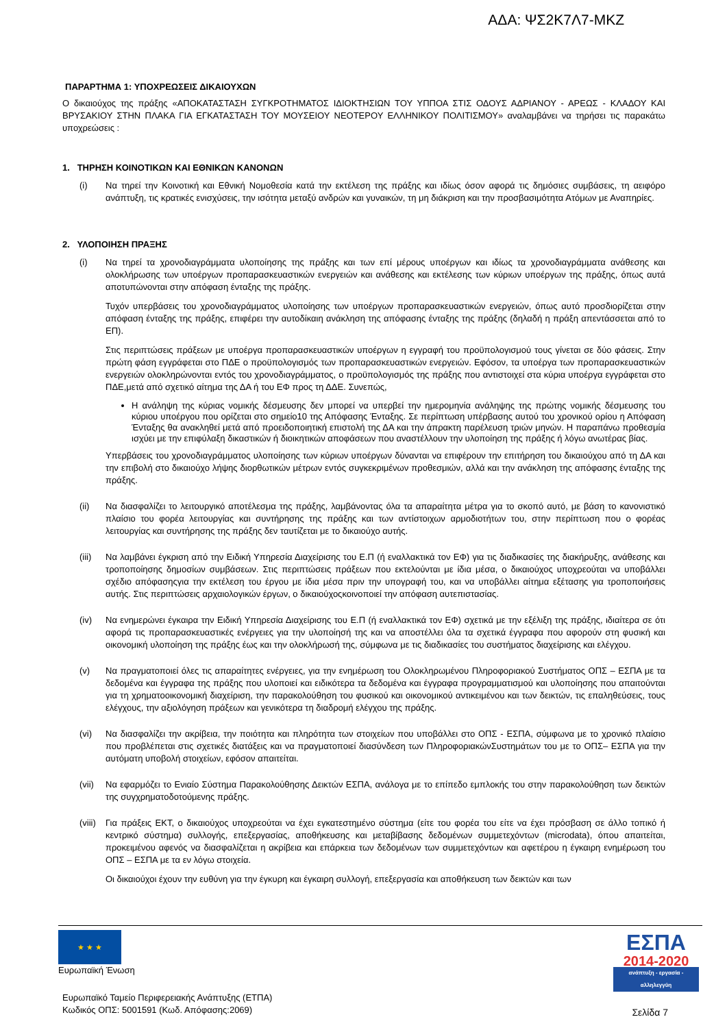ΑΔΑ: ΨΣ2Κ7Λ7-ΜΚΖ
ΠΑΡΑΡΤΗΜΑ 1: ΥΠΟΧΡΕΩΣΕΙΣ ΔΙΚΑΙΟΥΧΩΝ
Ο δικαιούχος της πράξης «ΑΠΟΚΑΤΑΣΤΑΣΗ ΣΥΓΚΡΟΤΗΜΑΤΟΣ ΙΔΙΟΚΤΗΣΙΩΝ ΤΟΥ ΥΠΠΟΑ ΣΤΙΣ ΟΔΟΥΣ ΑΔΡΙΑΝΟΥ - ΑΡΕΩΣ - ΚΛΑΔΟΥ ΚΑΙ ΒΡΥΣΑΚΙΟΥ ΣΤΗΝ ΠΛΑΚΑ ΓΙΑ ΕΓΚΑΤΑΣΤΑΣΗ ΤΟΥ ΜΟΥΣΕΙΟΥ ΝΕΟΤΕΡΟΥ ΕΛΛΗΝΙΚΟΥ ΠΟΛΙΤΙΣΜΟΥ» αναλαμβάνει να τηρήσει τις παρακάτω υποχρεώσεις :
1. ΤΗΡΗΣΗ ΚΟΙΝΟΤΙΚΩΝ ΚΑΙ ΕΘΝΙΚΩΝ ΚΑΝΟΝΩΝ
(i) Να τηρεί την Κοινοτική και Εθνική Νομοθεσία κατά την εκτέλεση της πράξης και ιδίως όσον αφορά τις δημόσιες συμβάσεις, τη αειφόρο ανάπτυξη, τις κρατικές ενισχύσεις, την ισότητα μεταξύ ανδρών και γυναικών, τη μη διάκριση και την προσβασιμότητα Ατόμων με Αναπηρίες.
2. ΥΛΟΠΟΙΗΣΗ ΠΡΑΞΗΣ
(i) Να τηρεί τα χρονοδιαγράμματα υλοποίησης της πράξης και των επί μέρους υποέργων και ιδίως τα χρονοδιαγράμματα ανάθεσης και ολοκλήρωσης των υποέργων προπαρασκευαστικών ενεργειών και ανάθεσης και εκτέλεσης των κύριων υποέργων της πράξης, όπως αυτά αποτυπώνονται στην απόφαση ένταξης της πράξης.
Τυχόν υπερβάσεις του χρονοδιαγράμματος υλοποίησης των υποέργων προπαρασκευαστικών ενεργειών, όπως αυτό προσδιορίζεται στην απόφαση ένταξης της πράξης, επιφέρει την αυτοδίκαιη ανάκληση της απόφασης ένταξης της πράξης (δηλαδή η πράξη απεντάσσεται από το ΕΠ).
Στις περιπτώσεις πράξεων με υποέργα προπαρασκευαστικών υποέργων η εγγραφή του προϋπολογισμού τους γίνεται σε δύο φάσεις. Στην πρώτη φάση εγγράφεται στο ΠΔΕ ο προϋπολογισμός των προπαρασκευαστικών ενεργειών. Εφόσον, τα υποέργα των προπαρασκευαστικών ενεργειών ολοκληρώνονται εντός του χρονοδιαγράμματος, ο προϋπολογισμός της πράξης που αντιστοιχεί στα κύρια υποέργα εγγράφεται στο ΠΔΕ,μετά από σχετικό αίτημα της ΔΑ ή του ΕΦ προς τη ΔΔΕ. Συνεπώς,
Η ανάληψη της κύριας νομικής δέσμευσης δεν μπορεί να υπερβεί την ημερομηνία ανάληψης της πρώτης νομικής δέσμευσης του κύριου υποέργου που ορίζεται στο σημείο10 της Απόφασης Ένταξης. Σε περίπτωση υπέρβασης αυτού του χρονικού ορίου η Απόφαση Ένταξης θα ανακληθεί μετά από προειδοποιητική επιστολή της ΔΑ και την άπρακτη παρέλευση τριών μηνών. Η παραπάνω προθεσμία ισχύει με την επιφύλαξη δικαστικών ή διοικητικών αποφάσεων που αναστέλλουν την υλοποίηση της πράξης ή λόγω ανωτέρας βίας.
Υπερβάσεις του χρονοδιαγράμματος υλοποίησης των κύριων υποέργων δύνανται να επιφέρουν την επιτήρηση του δικαιούχου από τη ΔΑ και την επιβολή στο δικαιούχο λήψης διορθωτικών μέτρων εντός συγκεκριμένων προθεσμιών, αλλά και την ανάκληση της απόφασης ένταξης της πράξης.
(ii) Να διασφαλίζει το λειτουργικό αποτέλεσμα της πράξης, λαμβάνοντας όλα τα απαραίτητα μέτρα για το σκοπό αυτό, με βάση το κανονιστικό πλαίσιο του φορέα λειτουργίας και συντήρησης της πράξης και των αντίστοιχων αρμοδιοτήτων του, στην περίπτωση που ο φορέας λειτουργίας και συντήρησης της πράξης δεν ταυτίζεται με το δικαιούχο αυτής.
(iii)
Να λαμβάνει έγκριση από την Ειδική Υπηρεσία Διαχείρισης του Ε.Π (ή εναλλακτικά τον ΕΦ) για τις διαδικασίες της διακήρυξης, ανάθεσης και τροποποίησης δημοσίων συμβάσεων. Στις περιπτώσεις πράξεων που εκτελούνται με ίδια μέσα, ο δικαιούχος υποχρεούται να υποβάλλει σχέδιο απόφασηςγια την εκτέλεση του έργου με ίδια μέσα πριν την υπογραφή του, και να υποβάλλει αίτημα εξέτασης για τροποποιήσεις αυτής. Στις περιπτώσεις αρχαιολογικών έργων, ο δικαιούχοςκοινοποιεί την απόφαση αυτεπιστασίας.
(iv) Να ενημερώνει έγκαιρα την Ειδική Υπηρεσία Διαχείρισης του Ε.Π (ή εναλλακτικά τον ΕΦ) σχετικά με την εξέλιξη της πράξης, ιδιαίτερα σε ότι αφορά τις προπαρασκευαστικές ενέργειες για την υλοποίησή της και να αποστέλλει όλα τα σχετικά έγγραφα που αφορούν στη φυσική και οικονομική υλοποίηση της πράξης έως και την ολοκλήρωσή της, σύμφωνα με τις διαδικασίες του συστήματος διαχείρισης και ελέγχου.
(v) Να πραγματοποιεί όλες τις απαραίτητες ενέργειες, για την ενημέρωση του Ολοκληρωμένου Πληροφοριακού Συστήματος ΟΠΣ – ΕΣΠΑ με τα δεδομένα και έγγραφα της πράξης που υλοποιεί και ειδικότερα τα δεδομένα και έγγραφα προγραμματισμού και υλοποίησης που απαιτούνται για τη χρηματοοικονομική διαχείριση, την παρακολούθηση του φυσικού και οικονομικού αντικειμένου και των δεικτών, τις επαληθεύσεις, τους ελέγχους, την αξιολόγηση πράξεων και γενικότερα τη διαδρομή ελέγχου της πράξης.
(vi) Να διασφαλίζει την ακρίβεια, την ποιότητα και πληρότητα των στοιχείων που υποβάλλει στο ΟΠΣ - ΕΣΠΑ, σύμφωνα με το χρονικό πλαίσιο που προβλέπεται στις σχετικές διατάξεις και να πραγματοποιεί διασύνδεση των ΠληροφοριακώνΣυστημάτων του με το ΟΠΣ– ΕΣΠΑ για την αυτόματη υποβολή στοιχείων, εφόσον απαιτείται.
(vii)
Να εφαρμόζει το Ενιαίο Σύστημα Παρακολούθησης Δεικτών ΕΣΠΑ, ανάλογα με το επίπεδο εμπλοκής του στην παρακολούθηση των δεικτών της συγχρηματοδοτούμενης πράξης.
(viii)
Για πράξεις ΕΚΤ, ο δικαιούχος υποχρεούται να έχει εγκατεστημένο σύστημα (είτε του φορέα του είτε να έχει πρόσβαση σε άλλο τοπικό ή κεντρικό σύστημα) συλλογής, επεξεργασίας, αποθήκευσης και μεταβίβασης δεδομένων συμμετεχόντων (microdata), όπου απαιτείται, προκειμένου αφενός να διασφαλίζεται η ακρίβεια και επάρκεια των δεδομένων των συμμετεχόντων και αφετέρου η έγκαιρη ενημέρωση του ΟΠΣ – ΕΣΠΑ με τα εν λόγω στοιχεία.
Οι δικαιούχοι έχουν την ευθύνη για την έγκυρη και έγκαιρη συλλογή, επεξεργασία και αποθήκευση των δεικτών και των
★ ★ ★
Ευρωπαϊκή Ένωση
Ευρωπαϊκό Ταμείο Περιφερειακής Ανάπτυξης (ΕΤΠΑ)
Κωδικός ΟΠΣ: 5001591 (Κωδ. Απόφασης:2069)
ΕΣΠΑ
2014-2020
ανάπτυξη - εργασία - αλληλεγγύη
Σελίδα 7